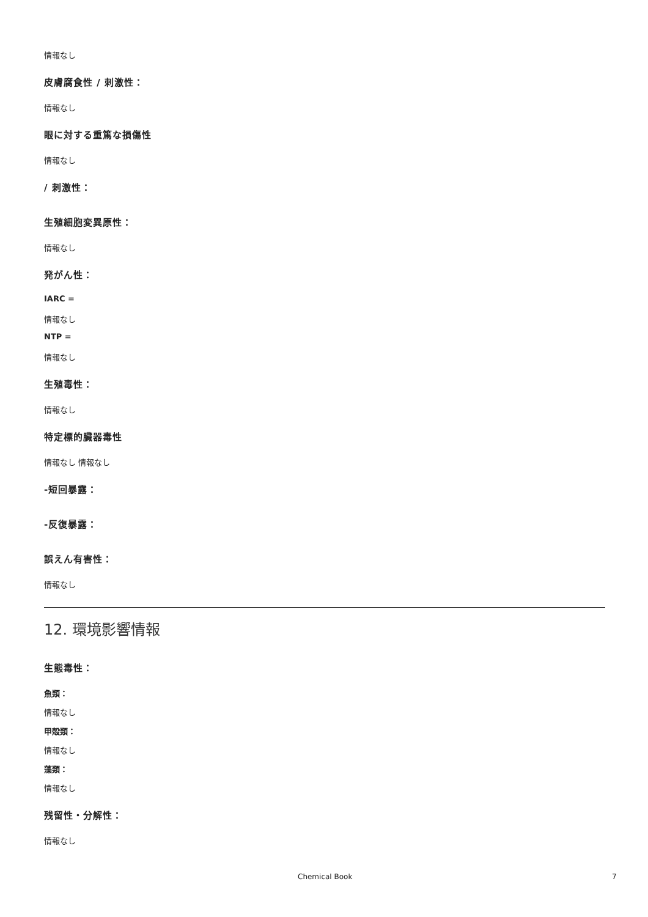情報なし
皮膚腐食性 / 刺激性：
情報なし
眼に対する重篤な損傷性
情報なし
/ 刺激性：
生殖細胞変異原性：
情報なし
発がん性：
IARC =
情報なし
NTP =
情報なし
生殖毒性：
情報なし
特定標的臓器毒性
情報なし 情報なし
-短回暴露：
-反復暴露：
誤えん有害性：
情報なし
12. 環境影響情報
生態毒性：
魚類：
情報なし
甲殻類：
情報なし
藻類：
情報なし
残留性・分解性：
情報なし
Chemical Book 7